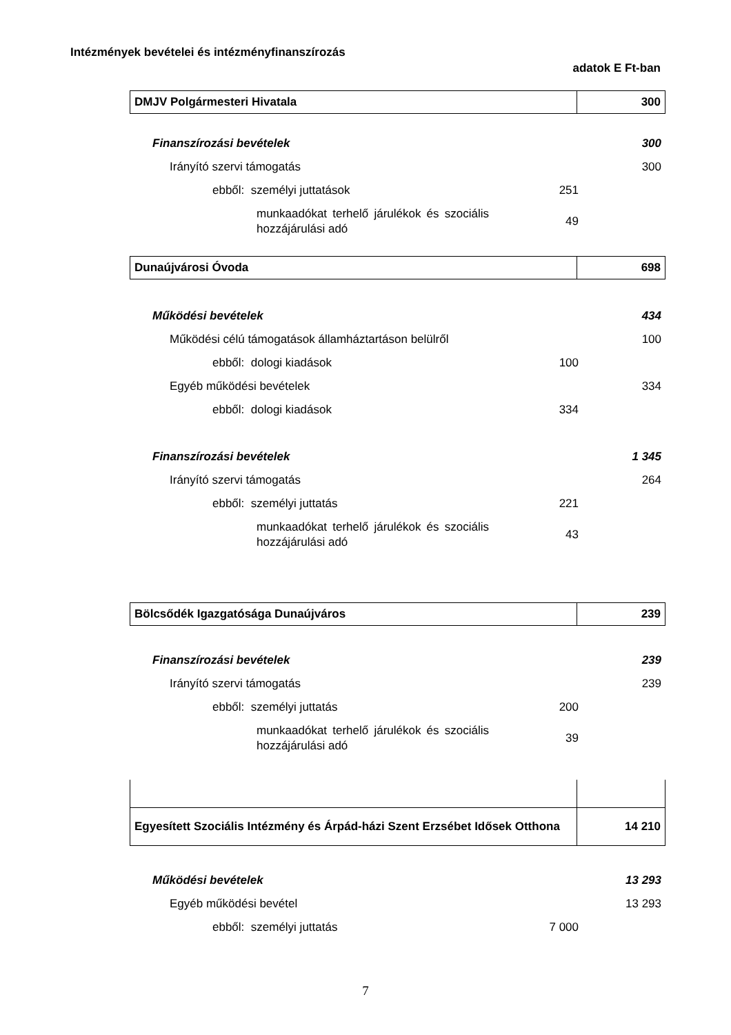Intézmények bevételei és intézményfinanszírozás
adatok E Ft-ban
| DMJV Polgármesteri Hivatala | 300 |
| Finanszírozási bevételek | | 300 |
| Irányító szervi támogatás | | 300 |
| ebből: személyi juttatások | 251 | |
| munkaadókat terhelő járulékok és szociális hozzájárulási adó | 49 | |
| Dunaújvárosi Óvoda | 698 |
| Működési bevételek | | 434 |
| Működési célú támogatások államháztartáson belülről | | 100 |
| ebből: dologi kiadások | 100 | |
| Egyéb működési bevételek | | 334 |
| ebből: dologi kiadások | 334 | |
| Finanszírozási bevételek | | 1 345 |
| Irányító szervi támogatás | | 264 |
| ebből: személyi juttatás | 221 | |
| munkaadókat terhelő járulékok és szociális hozzájárulási adó | 43 | |
| Bölcsődék Igazgatósága Dunaújváros | 239 |
| Finanszírozási bevételek | | 239 |
| Irányító szervi támogatás | | 239 |
| ebből: személyi juttatás | 200 | |
| munkaadókat terhelő járulékok és szociális hozzájárulási adó | 39 | |
| Egyesített Szociális Intézmény és Árpád-házi Szent Erzsébet Idősek Otthona | 14 210 |
| Működési bevételek | | 13 293 |
| Egyéb működési bevétel | | 13 293 |
| ebből: személyi juttatás | 7 000 | |
7